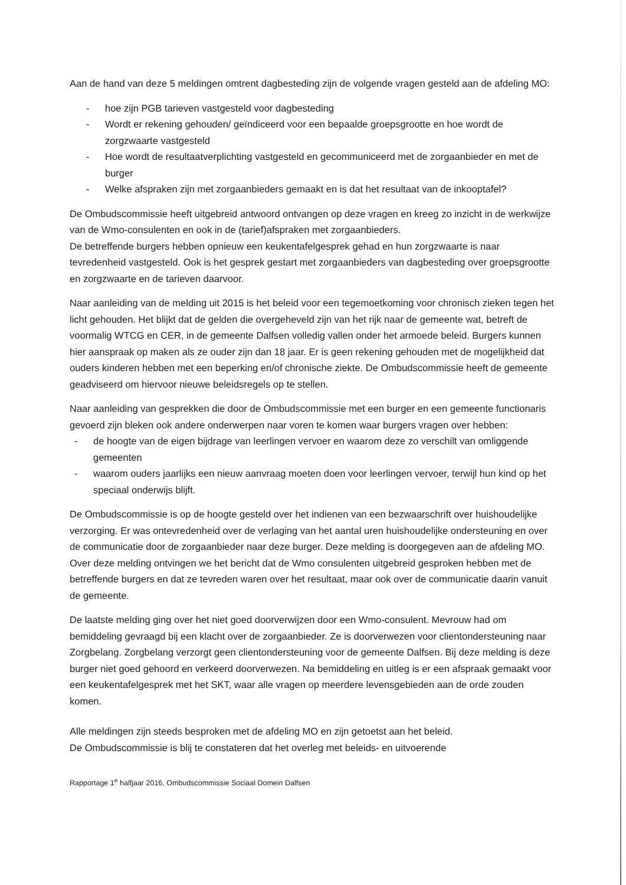Aan de hand van deze 5 meldingen omtrent dagbesteding zijn de volgende vragen gesteld aan de afdeling MO:
- hoe zijn PGB tarieven vastgesteld voor dagbesteding
- Wordt er rekening gehouden/ geïndiceerd voor een bepaalde groepsgrootte en hoe wordt de zorgzwaarte vastgesteld
- Hoe wordt de resultaatverplichting vastgesteld en gecommuniceerd met de zorgaanbieder en met de burger
- Welke afspraken zijn met zorgaanbieders gemaakt en is dat het resultaat van de inkooptafel?
De Ombudscommissie heeft uitgebreid antwoord ontvangen op deze vragen en kreeg zo inzicht in de werkwijze van de Wmo-consulenten en ook in de (tarief)afspraken met zorgaanbieders.
De betreffende burgers hebben opnieuw een keukentafelgesprek gehad en hun zorgzwaarte is naar tevredenheid vastgesteld. Ook is het gesprek gestart met zorgaanbieders van dagbesteding over groepsgrootte en zorgzwaarte en de tarieven daarvoor.
Naar aanleiding van de melding uit 2015 is het beleid voor een tegemoetkoming voor chronisch zieken tegen het licht gehouden. Het blijkt dat de gelden die overgeheveld zijn van het rijk naar de gemeente wat, betreft de voormalig WTCG en CER, in de gemeente Dalfsen volledig vallen onder het armoede beleid. Burgers kunnen hier aanspraak op maken als ze ouder zijn dan 18 jaar. Er is geen rekening gehouden met de mogelijkheid dat ouders kinderen hebben met een beperking en/of chronische ziekte. De Ombudscommissie heeft de gemeente geadviseerd om hiervoor nieuwe beleidsregels op te stellen.
Naar aanleiding van gesprekken die door de Ombudscommissie met een burger en een gemeente functionaris gevoerd zijn bleken ook andere onderwerpen naar voren te komen waar burgers vragen over hebben:
- de hoogte van de eigen bijdrage van leerlingen vervoer en waarom deze zo verschilt van omliggende gemeenten
- waarom ouders jaarlijks een nieuw aanvraag moeten doen voor leerlingen vervoer, terwijl hun kind op het speciaal onderwijs blijft.
De Ombudscommissie is op de hoogte gesteld over het indienen van een bezwaarschrift over huishoudelijke verzorging. Er was ontevredenheid over de verlaging van het aantal uren huishoudelijke ondersteuning en over de communicatie door de zorgaanbieder naar deze burger. Deze melding is doorgegeven aan de afdeling MO. Over deze melding ontvingen we het bericht dat de Wmo consulenten uitgebreid gesproken hebben met de betreffende burgers en dat ze tevreden waren over het resultaat, maar ook over de communicatie daarin vanuit de gemeente.
De laatste melding ging over het niet goed doorverwijzen door een Wmo-consulent. Mevrouw had om bemiddeling gevraagd bij een klacht over de zorgaanbieder. Ze is doorverwezen voor clientondersteuning naar Zorgbelang. Zorgbelang verzorgt geen clientondersteuning voor de gemeente Dalfsen. Bij deze melding is deze burger niet goed gehoord en verkeerd doorverwezen. Na bemiddeling en uitleg is er een afspraak gemaakt voor een keukentafelgesprek met het SKT, waar alle vragen op meerdere levensgebieden aan de orde zouden komen.
Alle meldingen zijn steeds besproken met de afdeling MO en zijn getoetst aan het beleid.
De Ombudscommissie is blij te constateren dat het overleg met beleids- en uitvoerende
Rapportage 1<sup>e</sup> halfjaar 2016, Ombudscommissie Sociaal Domein Dalfsen